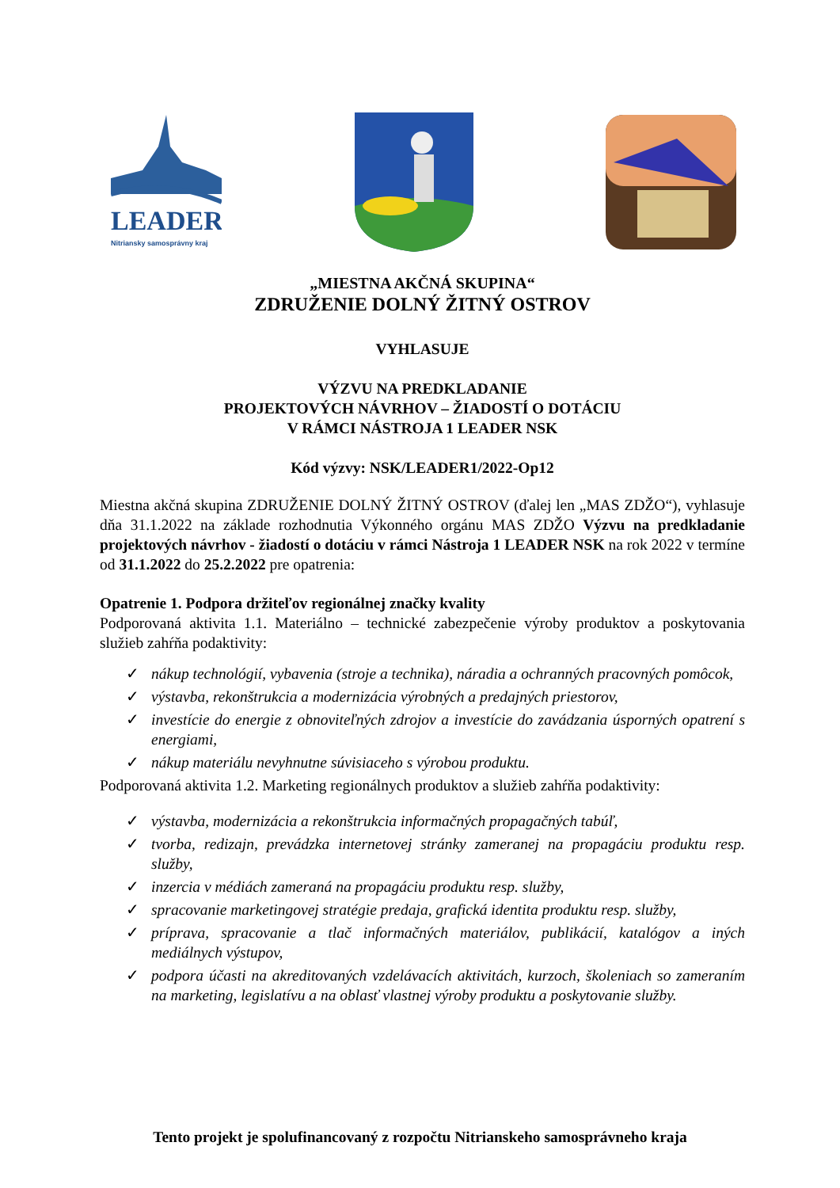LEADER
Nitriansky samosprávny kraj
„MIESTNA AKČNÁ SKUPINA“
ZDRUŽENIE DOLNÝ ŽITNÝ OSTROV
VYHLASUJE
VÝZVU NA PREDKLADANIE
PROJEKTOVÝCH NÁVRHOV – ŽIADOSTÍ O DOTÁCIU
V RÁMCI NÁSTROJA 1 LEADER NSK
Kód výzvy: NSK/LEADER1/2022-Op12
Miestna akčná skupina ZDRUŽENIE DOLNÝ ŽITNÝ OSTROV (ďalej len „MAS ZDŽO“), vyhlasuje dňa 31.1.2022 na základe rozhodnutia Výkonného orgánu MAS ZDŽO Výzvu na predkladanie projektových návrhov - žiadostí o dotáciu v rámci Nástroja 1 LEADER NSK na rok 2022 v termíne od 31.1.2022 do 25.2.2022 pre opatrenia:
Opatrenie 1. Podpora držiteľov regionálnej značky kvality
Podporovaná aktivita 1.1. Materiálno – technické zabezpečenie výroby produktov a poskytovania služieb zahŕňa podaktivity:
✓ nákup technológií, vybavenia (stroje a technika), náradia a ochranných pracovných pomôcok,
✓ výstavba, rekonštrukcia a modernizácia výrobných a predajných priestorov,
✓ investície do energie z obnoviteľných zdrojov a investície do zavádzania úsporných opatrení s energiami,
✓ nákup materiálu nevyhnutne súvisiaceho s výrobou produktu.
Podporovaná aktivita 1.2. Marketing regionálnych produktov a služieb zahŕňa podaktivity:
✓ výstavba, modernizácia a rekonštrukcia informačných propagačných tabúľ,
✓ tvorba, redizajn, prevádzka internetovej stránky zameranej na propagáciu produktu resp. služby,
✓ inzercia v médiách zameraná na propagáciu produktu resp. služby,
✓ spracovanie marketingovej stratégie predaja, grafická identita produktu resp. služby,
✓ príprava, spracovanie a tlač informačných materiálov, publikácií, katalógov a iných mediálnych výstupov,
✓ podpora účasti na akreditovaných vzdelávacích aktivitách, kurzoch, školeniach so zameraním na marketing, legislatívu a na oblasť vlastnej výroby produktu a poskytovanie služby.
Tento projekt je spolufinancovaný z rozpočtu Nitrianskeho samosprávneho kraja